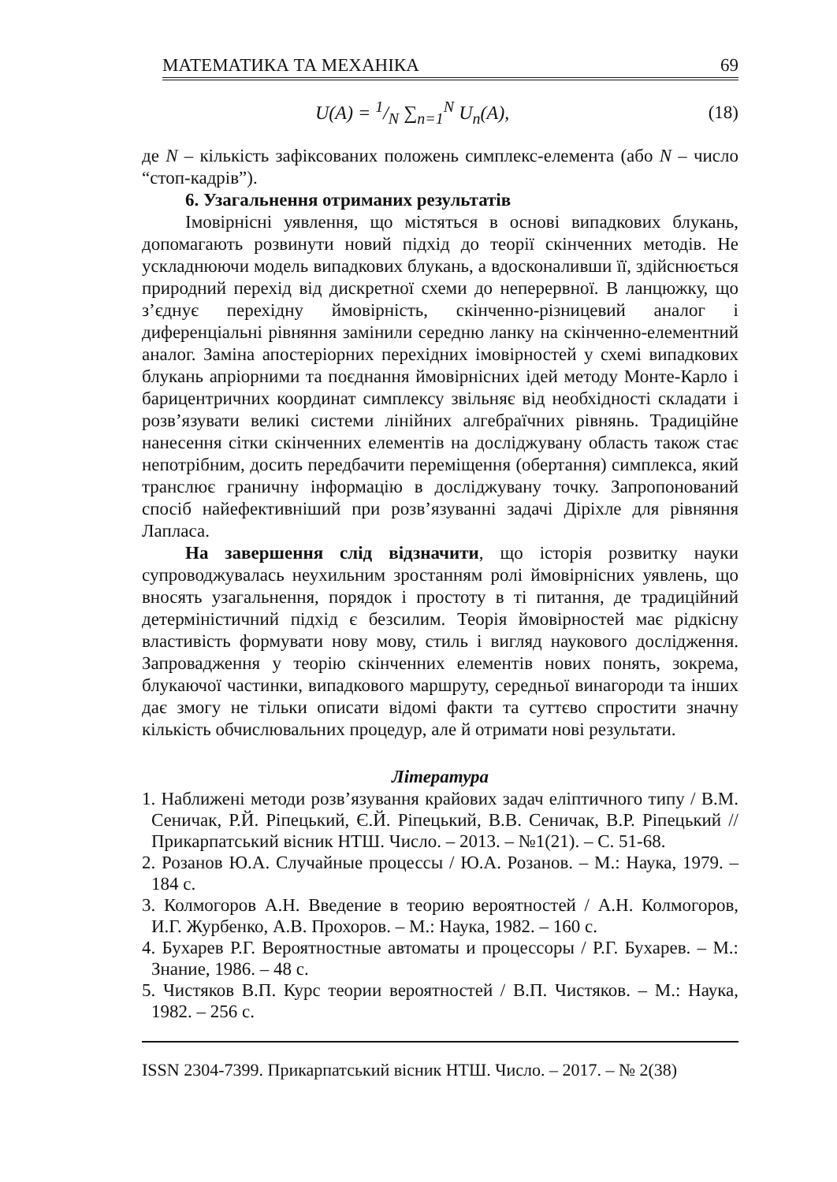МАТЕМАТИКА ТА МЕХАНІКА 69
U(A) = 1/N ∑<sub>n=1</sub><sup>N</sup> U<sub>n</sub>(A), (18)
де N – кількість зафіксованих положень симплекс-елемента (або N – число “стоп-кадрів”).
6. Узагальнення отриманих результатів
Імовірнісні уявлення, що містяться в основі випадкових блукань, допомагають розвинути новий підхід до теорії скінченних методів. Не ускладнюючи модель випадкових блукань, а вдосконаливши її, здійснюється природний перехід від дискретної схеми до неперервної. В ланцюжку, що з’єднує перехідну ймовірність, скінченно-різницевий аналог і диференціальні рівняння замінили середню ланку на скінченно-елементний аналог. Заміна апостеріорних перехідних імовірностей у схемі випадкових блукань апріорними та поєднання ймовірнісних ідей методу Монте-Карло і барицентричних координат симплексу звільняє від необхідності складати і розв’язувати великі системи лінійних алгебраїчних рівнянь. Традиційне нанесення сітки скінченних елементів на досліджувану область також стає непотрібним, досить передбачити переміщення (обертання) симплекса, який транслює граничну інформацію в досліджувану точку. Запропонований спосіб найефективніший при розв’язуванні задачі Діріхле для рівняння Лапласа.
На завершення слід відзначити, що історія розвитку науки супроводжувалась неухильним зростанням ролі ймовірнісних уявлень, що вносять узагальнення, порядок і простоту в ті питання, де традиційний детерміністичний підхід є безсилим. Теорія ймовірностей має рідкісну властивість формувати нову мову, стиль і вигляд наукового дослідження. Запровадження у теорію скінченних елементів нових понять, зокрема, блукаючої частинки, випадкового маршруту, середньої винагороди та інших дає змогу не тільки описати відомі факти та суттєво спростити значну кількість обчислювальних процедур, але й отримати нові результати.
Література
1. Наближені методи розв’язування крайових задач еліптичного типу / В.М. Сеничак, Р.Й. Ріпецький, Є.Й. Ріпецький, В.В. Сеничак, В.Р. Ріпецький // Прикарпатський вісник НТШ. Число. – 2013. – №1(21). – С. 51-68.
2. Розанов Ю.А. Случайные процессы / Ю.А. Розанов. – М.: Наука, 1979. – 184 с.
3. Колмогоров А.Н. Введение в теорию вероятностей / А.Н. Колмогоров, И.Г. Журбенко, А.В. Прохоров. – М.: Наука, 1982. – 160 с.
4. Бухарев Р.Г. Вероятностные автоматы и процессоры / Р.Г. Бухарев. – М.: Знание, 1986. – 48 с.
5. Чистяков В.П. Курс теории вероятностей / В.П. Чистяков. – М.: Наука, 1982. – 256 с.
ISSN 2304-7399. Прикарпатський вісник НТШ. Число. – 2017. – № 2(38)